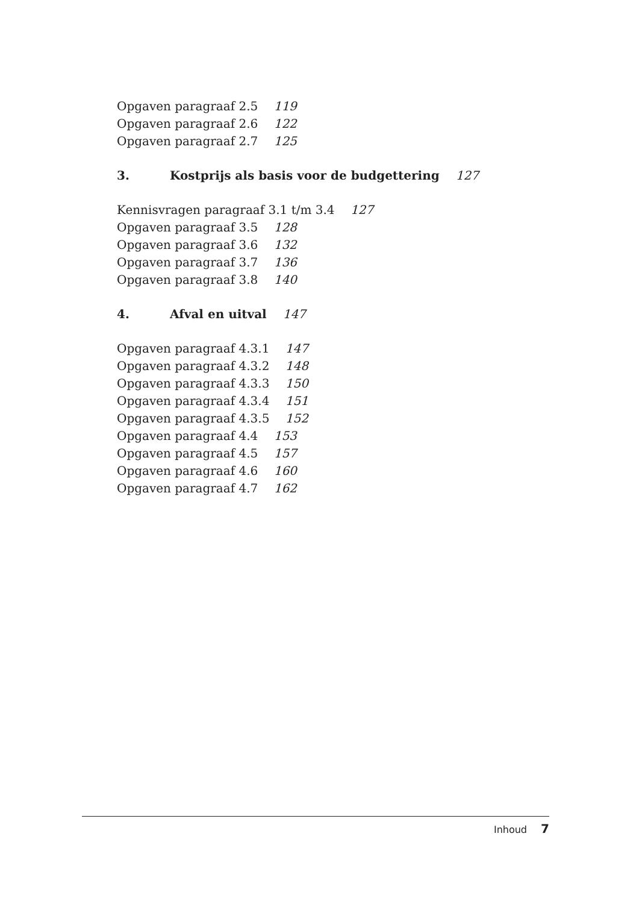Opgaven paragraaf 2.5 119
Opgaven paragraaf 2.6 122
Opgaven paragraaf 2.7 125
3. Kostprijs als basis voor de budgettering 127
Kennisvragen paragraaf 3.1 t/m 3.4 127
Opgaven paragraaf 3.5 128
Opgaven paragraaf 3.6 132
Opgaven paragraaf 3.7 136
Opgaven paragraaf 3.8 140
4. Afval en uitval 147
Opgaven paragraaf 4.3.1 147
Opgaven paragraaf 4.3.2 148
Opgaven paragraaf 4.3.3 150
Opgaven paragraaf 4.3.4 151
Opgaven paragraaf 4.3.5 152
Opgaven paragraaf 4.4 153
Opgaven paragraaf 4.5 157
Opgaven paragraaf 4.6 160
Opgaven paragraaf 4.7 162
Inhoud 7